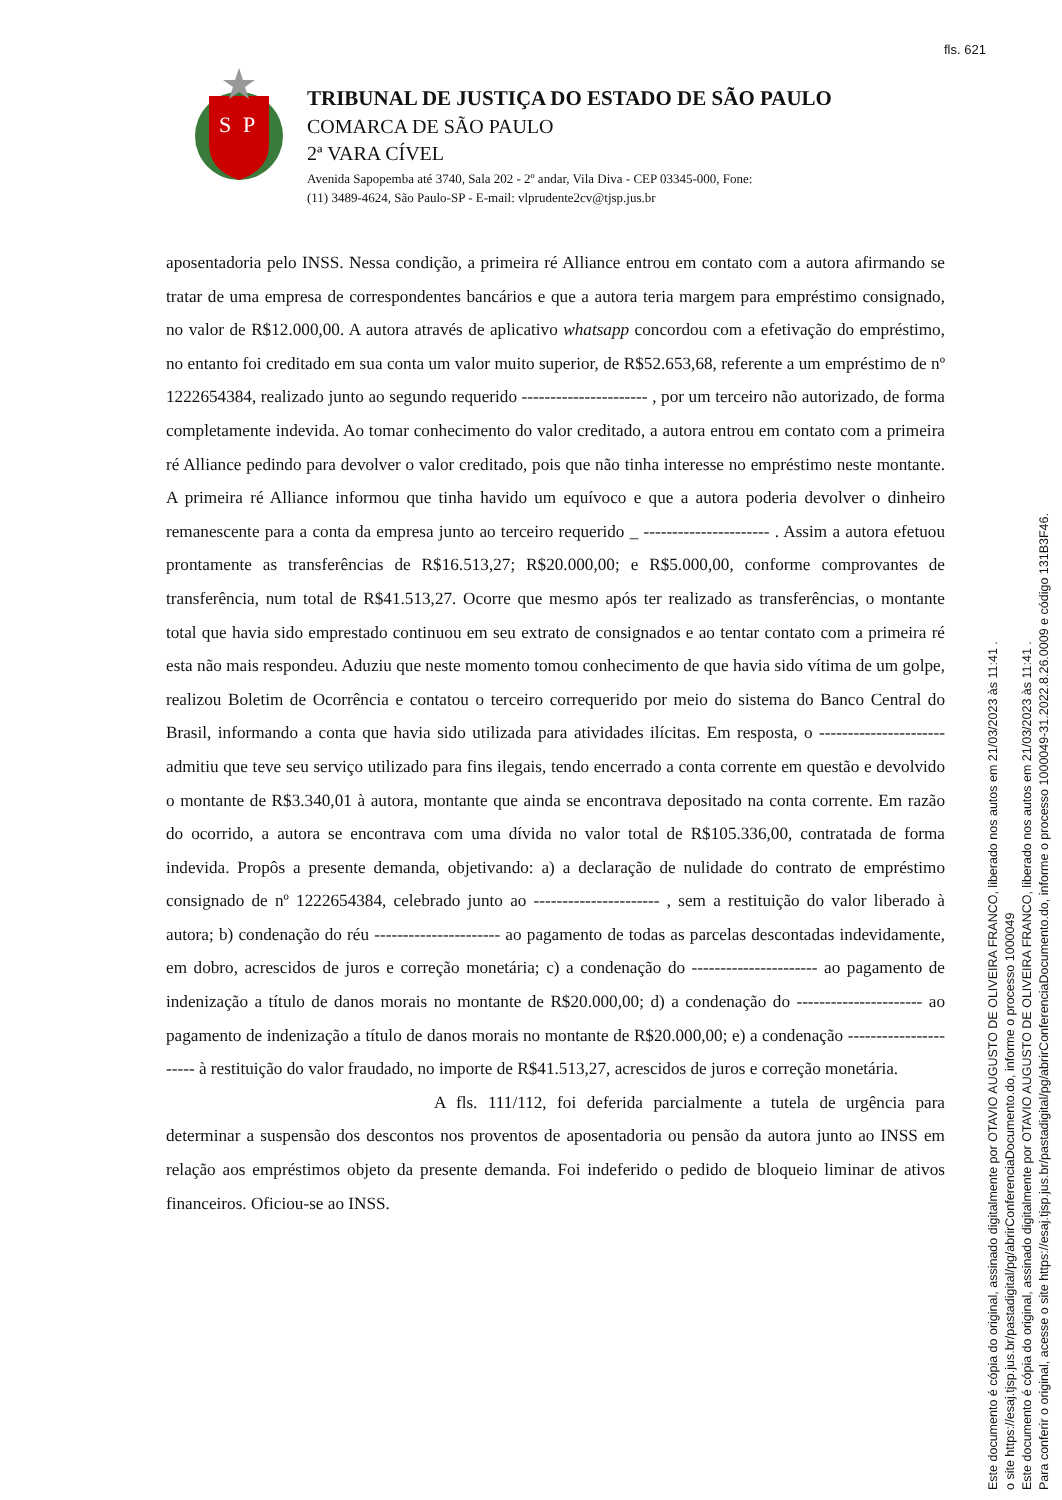fls. 621
S
P
TRIBUNAL DE JUSTIÇA DO ESTADO DE SÃO PAULO
COMARCA DE SÃO PAULO
2ª VARA CÍVEL
Avenida Sapopemba até 3740, Sala 202 - 2º andar, Vila Diva - CEP 03345-000, Fone:
(11) 3489-4624, São Paulo-SP - E-mail: vlprudente2cv@tjsp.jus.br
aposentadoria pelo INSS. Nessa condição, a primeira ré Alliance entrou em contato com a autora afirmando se tratar de uma empresa de correspondentes bancários e que a autora teria margem para empréstimo consignado, no valor de R$12.000,00. A autora através de aplicativo whatsapp concordou com a efetivação do empréstimo, no entanto foi creditado em sua conta um valor muito superior, de R$52.653,68, referente a um empréstimo de nº 1222654384, realizado junto ao segundo requerido ---------------------- , por um terceiro não autorizado, de forma completamente indevida. Ao tomar conhecimento do valor creditado, a autora entrou em contato com a primeira ré Alliance pedindo para devolver o valor creditado, pois que não tinha interesse no empréstimo neste montante. A primeira ré Alliance informou que tinha havido um equívoco e que a autora poderia devolver o dinheiro remanescente para a conta da empresa junto ao terceiro requerido _ ---------------------- . Assim a autora efetuou prontamente as transferências de R$16.513,27; R$20.000,00; e R$5.000,00, conforme comprovantes de transferência, num total de R$41.513,27. Ocorre que mesmo após ter realizado as transferências, o montante total que havia sido emprestado continuou em seu extrato de consignados e ao tentar contato com a primeira ré esta não mais respondeu. Aduziu que neste momento tomou conhecimento de que havia sido vítima de um golpe, realizou Boletim de Ocorrência e contatou o terceiro correquerido por meio do sistema do Banco Central do Brasil, informando a conta que havia sido utilizada para atividades ilícitas. Em resposta, o ---------------------- admitiu que teve seu serviço utilizado para fins ilegais, tendo encerrado a conta corrente em questão e devolvido o montante de R$3.340,01 à autora, montante que ainda se encontrava depositado na conta corrente. Em razão do ocorrido, a autora se encontrava com uma dívida no valor total de R$105.336,00, contratada de forma indevida. Propôs a presente demanda, objetivando: a) a declaração de nulidade do contrato de empréstimo consignado de nº 1222654384, celebrado junto ao ---------------------- , sem a restituição do valor liberado à autora; b) condenação do réu ---------------------- ao pagamento de todas as parcelas descontadas indevidamente, em dobro, acrescidos de juros e correção monetária; c) a condenação do ---------------------- ao pagamento de indenização a título de danos morais no montante de R$20.000,00; d) a condenação do ---------------------- ao pagamento de indenização a título de danos morais no montante de R$20.000,00; e) a condenação ---------------------- à restituição do valor fraudado, no importe de R$41.513,27, acrescidos de juros e correção monetária.
A fls. 111/112, foi deferida parcialmente a tutela de urgência para determinar a suspensão dos descontos nos proventos de aposentadoria ou pensão da autora junto ao INSS em relação aos empréstimos objeto da presente demanda. Foi indeferido o pedido de bloqueio liminar de ativos financeiros. Oficiou-se ao INSS.
Este documento é cópia do original, assinado digitalmente por OTAVIO AUGUSTO DE OLIVEIRA FRANCO, liberado nos autos em 21/03/2023 às 11:41 .
o site https://esaj.tjsp.jus.br/pastadigital/pg/abrirConferenciaDocumento.do, informe o processo 1000049
Este documento é cópia do original, assinado digitalmente por OTAVIO AUGUSTO DE OLIVEIRA FRANCO, liberado nos autos em 21/03/2023 às 11:41 .
Para conferir o original, acesse o site https://esaj.tjsp.jus.br/pastadigital/pg/abrirConferenciaDocumento.do, informe o processo 1000049-31.2022.8.26.0009 e código 131B3F46.